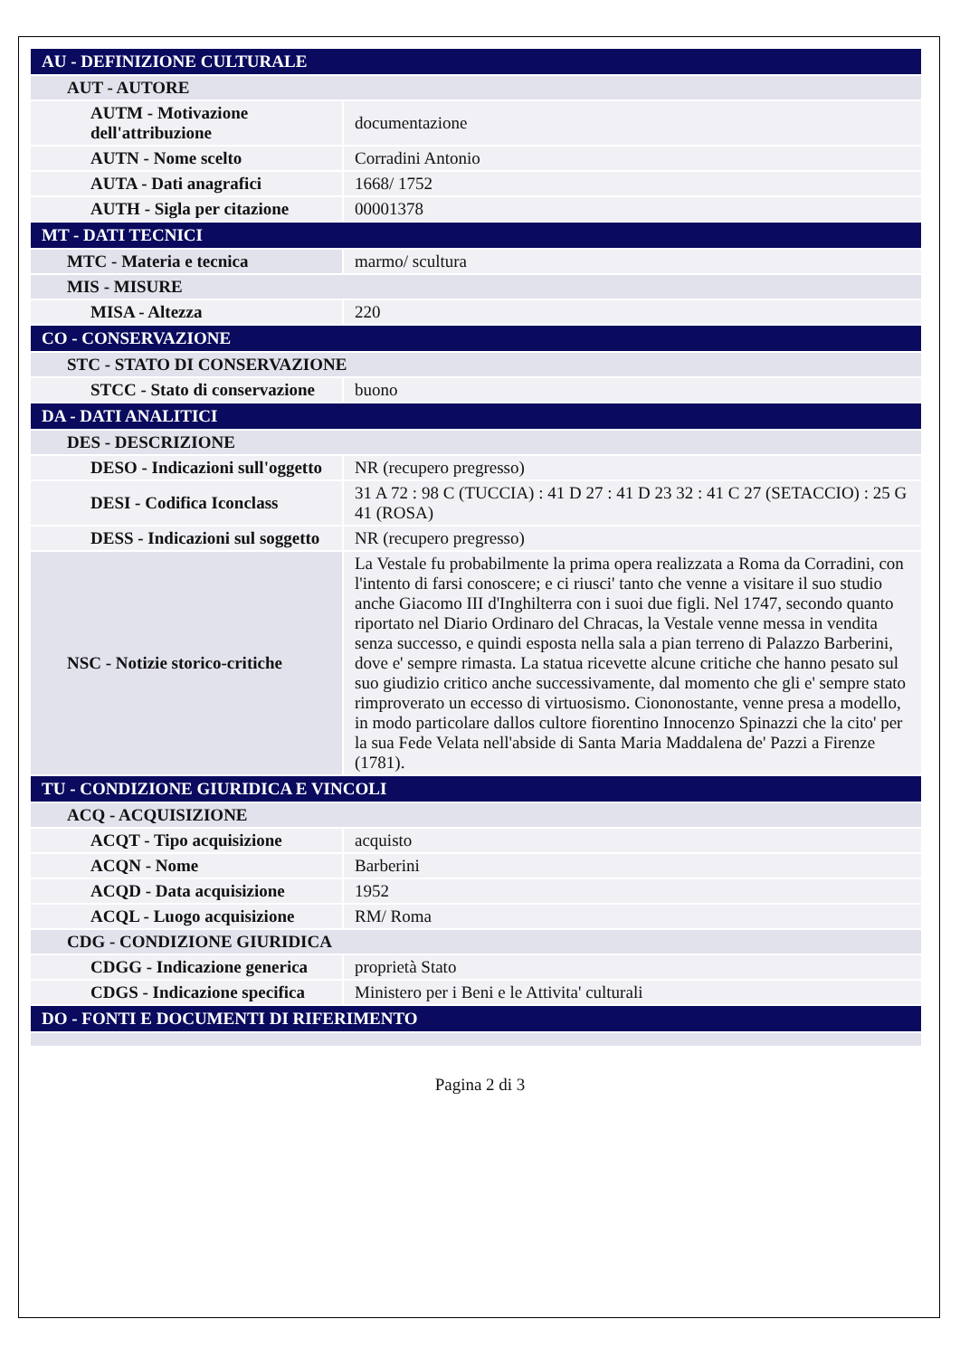| AU - DEFINIZIONE CULTURALE | |
| AUT - AUTORE | |
| AUTM - Motivazione dell'attribuzione | documentazione |
| AUTN - Nome scelto | Corradini Antonio |
| AUTA - Dati anagrafici | 1668/ 1752 |
| AUTH - Sigla per citazione | 00001378 |
| MT - DATI TECNICI | |
| MTC - Materia e tecnica | marmo/ scultura |
| MIS - MISURE | |
| MISA - Altezza | 220 |
| CO - CONSERVAZIONE | |
| STC - STATO DI CONSERVAZIONE | |
| STCC - Stato di conservazione | buono |
| DA - DATI ANALITICI | |
| DES - DESCRIZIONE | |
| DESO - Indicazioni sull'oggetto | NR (recupero pregresso) |
| DESI - Codifica Iconclass | 31 A 72 : 98 C (TUCCIA) : 41 D 27 : 41 D 23 32 : 41 C 27 (SETACCIO) : 25 G 41 (ROSA) |
| DESS - Indicazioni sul soggetto | NR (recupero pregresso) |
| NSC - Notizie storico-critiche | La Vestale fu probabilmente la prima opera realizzata a Roma da Corradini, con l'intento di farsi conoscere; e ci riusci' tanto che venne a visitare il suo studio anche Giacomo III d'Inghilterra con i suoi due figli. Nel 1747, secondo quanto riportato nel Diario Ordinaro del Chracas, la Vestale venne messa in vendita senza successo, e quindi esposta nella sala a pian terreno di Palazzo Barberini, dove e' sempre rimasta. La statua ricevette alcune critiche che hanno pesato sul suo giudizio critico anche successivamente, dal momento che gli e' sempre stato rimproverato un eccesso di virtuosismo. Ciononostante, venne presa a modello, in modo particolare dallos cultore fiorentino Innocenzo Spinazzi che la cito' per la sua Fede Velata nell'abside di Santa Maria Maddalena de' Pazzi a Firenze (1781). |
| TU - CONDIZIONE GIURIDICA E VINCOLI | |
| ACQ - ACQUISIZIONE | |
| ACQT - Tipo acquisizione | acquisto |
| ACQN - Nome | Barberini |
| ACQD - Data acquisizione | 1952 |
| ACQL - Luogo acquisizione | RM/ Roma |
| CDG - CONDIZIONE GIURIDICA | |
| CDGG - Indicazione generica | proprietà Stato |
| CDGS - Indicazione specifica | Ministero per i Beni e le Attivita' culturali |
| DO - FONTI E DOCUMENTI DI RIFERIMENTO | |
Pagina 2 di 3